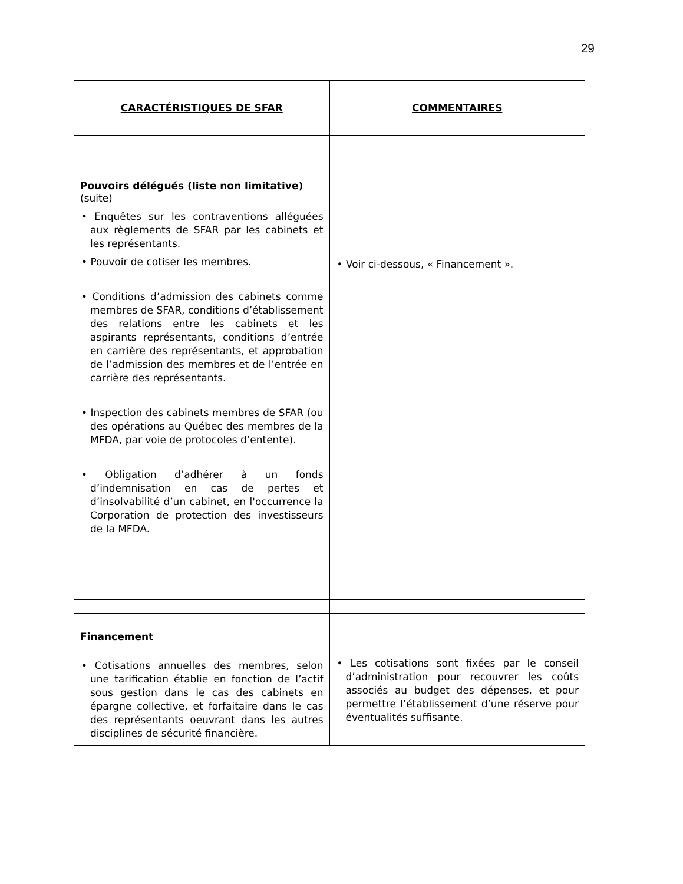29
| CARACTÉRISTIQUES DE SFAR | COMMENTAIRES |
| --- | --- |
| Pouvoirs délégués (liste non limitative) (suite) • Enquêtes sur les contraventions alléguées aux règlements de SFAR par les cabinets et les représentants. • Pouvoir de cotiser les membres. • Conditions d’admission des cabinets comme membres de SFAR, conditions d’établissement des relations entre les cabinets et les aspirants représentants, conditions d’entrée en carrière des représentants, et approbation de l’admission des membres et de l’entrée en carrière des représentants. • Inspection des cabinets membres de SFAR (ou des opérations au Québec des membres de la MFDA, par voie de protocoles d’entente). • Obligation d’adhérer à un fonds d’indemnisation en cas de pertes et d’insolvabilité d’un cabinet, en l'occurrence la Corporation de protection des investisseurs de la MFDA. | • Voir ci-dessous, « Financement ». |
| Financement • Cotisations annuelles des membres, selon une tarification établie en fonction de l’actif sous gestion dans le cas des cabinets en épargne collective, et forfaitaire dans le cas des représentants oeuvrant dans les autres disciplines de sécurité financière. | • Les cotisations sont fixées par le conseil d’administration pour recouvrer les coûts associés au budget des dépenses, et pour permettre l’établissement d’une réserve pour éventualités suffisante. |